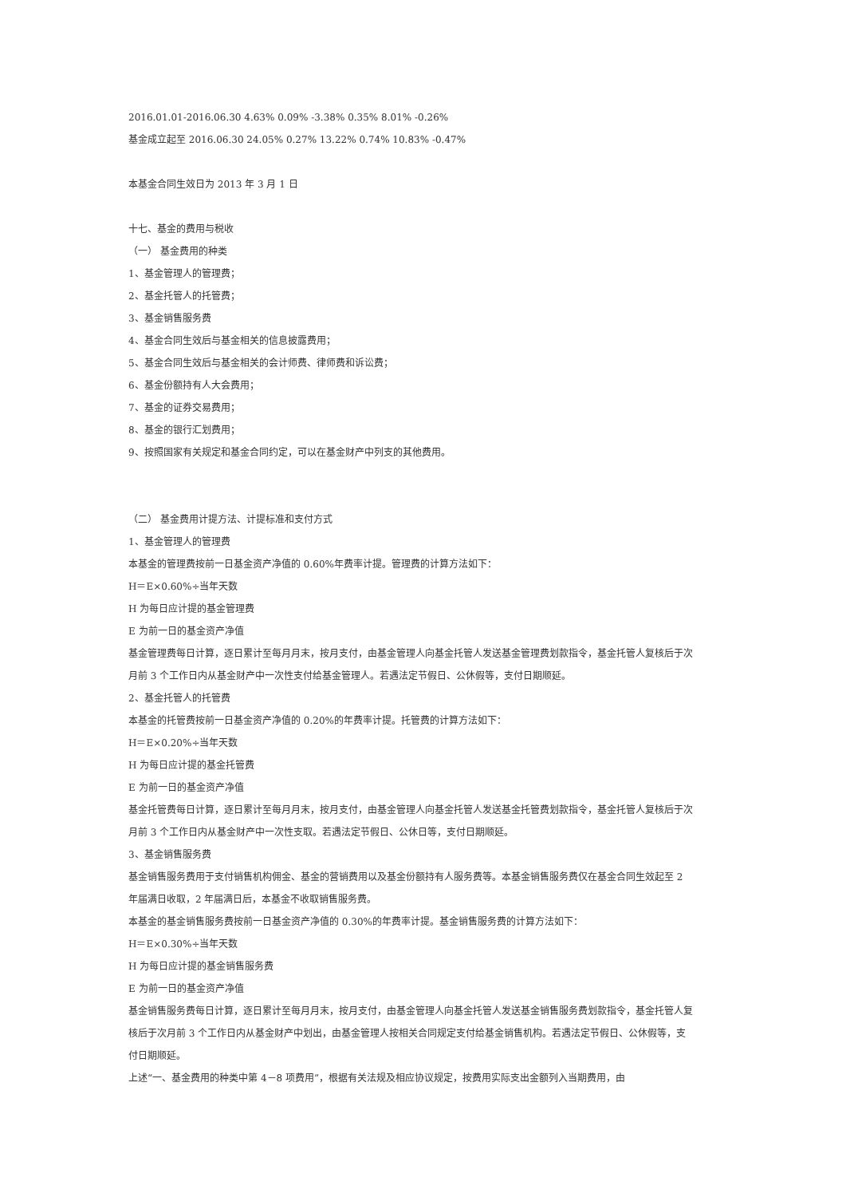2016.01.01-2016.06.30 4.63% 0.09% -3.38% 0.35% 8.01% -0.26%
基金成立起至 2016.06.30 24.05% 0.27% 13.22% 0.74% 10.83% -0.47%
本基金合同生效日为 2013 年 3 月 1 日
十七、基金的费用与税收
（一） 基金费用的种类
1、基金管理人的管理费；
2、基金托管人的托管费；
3、基金销售服务费
4、基金合同生效后与基金相关的信息披露费用；
5、基金合同生效后与基金相关的会计师费、律师费和诉讼费；
6、基金份额持有人大会费用；
7、基金的证券交易费用；
8、基金的银行汇划费用；
9、按照国家有关规定和基金合同约定，可以在基金财产中列支的其他费用。
（二） 基金费用计提方法、计提标准和支付方式
1、基金管理人的管理费
本基金的管理费按前一日基金资产净值的 0.60%年费率计提。管理费的计算方法如下：
H＝E×0.60%÷当年天数
H 为每日应计提的基金管理费
E 为前一日的基金资产净值
基金管理费每日计算，逐日累计至每月月末，按月支付，由基金管理人向基金托管人发送基金管理费划款指令，基金托管人复核后于次月前 3 个工作日内从基金财产中一次性支付给基金管理人。若遇法定节假日、公休假等，支付日期顺延。
2、基金托管人的托管费
本基金的托管费按前一日基金资产净值的 0.20%的年费率计提。托管费的计算方法如下：
H＝E×0.20%÷当年天数
H 为每日应计提的基金托管费
E 为前一日的基金资产净值
基金托管费每日计算，逐日累计至每月月末，按月支付，由基金管理人向基金托管人发送基金托管费划款指令，基金托管人复核后于次月前 3 个工作日内从基金财产中一次性支取。若遇法定节假日、公休日等，支付日期顺延。
3、基金销售服务费
基金销售服务费用于支付销售机构佣金、基金的营销费用以及基金份额持有人服务费等。本基金销售服务费仅在基金合同生效起至 2 年届满日收取，2 年届满日后，本基金不收取销售服务费。
本基金的基金销售服务费按前一日基金资产净值的 0.30%的年费率计提。基金销售服务费的计算方法如下：
H＝E×0.30%÷当年天数
H 为每日应计提的基金销售服务费
E 为前一日的基金资产净值
基金销售服务费每日计算，逐日累计至每月月末，按月支付，由基金管理人向基金托管人发送基金销售服务费划款指令，基金托管人复核后于次月前 3 个工作日内从基金财产中划出，由基金管理人按相关合同规定支付给基金销售机构。若遇法定节假日、公休假等，支付日期顺延。
上述“一、基金费用的种类中第 4－8 项费用”，根据有关法规及相应协议规定，按费用实际支出金额列入当期费用，由